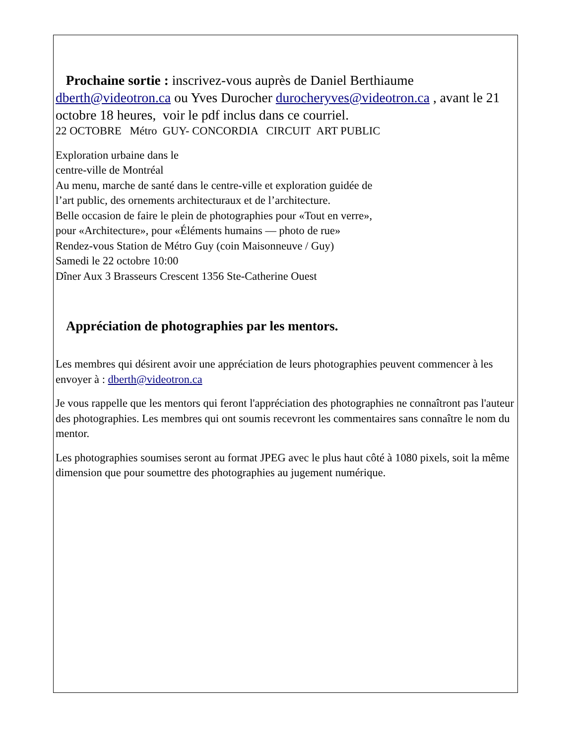Prochaine sortie : inscrivez-vous auprès de Daniel Berthiaume dberth@videotron.ca ou Yves Durocher durocheryves@videotron.ca , avant le 21 octobre 18 heures, voir le pdf inclus dans ce courriel.
22 OCTOBRE Métro GUY- CONCORDIA CIRCUIT ART PUBLIC
Exploration urbaine dans le
centre-ville de Montréal
Au menu, marche de santé dans le centre-ville et exploration guidée de l’art public, des ornements architecturaux et de l’architecture.
Belle occasion de faire le plein de photographies pour «Tout en verre», pour «Architecture», pour «Éléments humains — photo de rue»
Rendez-vous Station de Métro Guy (coin Maisonneuve / Guy)
Samedi le 22 octobre 10:00
Dîner Aux 3 Brasseurs Crescent 1356 Ste-Catherine Ouest
Appréciation de photographies par les mentors.
Les membres qui désirent avoir une appréciation de leurs photographies peuvent commencer à les envoyer à : dberth@videotron.ca
Je vous rappelle que les mentors qui feront l'appréciation des photographies ne connaîtront pas l'auteur des photographies. Les membres qui ont soumis recevront les commentaires sans connaître le nom du mentor.
Les photographies soumises seront au format JPEG avec le plus haut côté à 1080 pixels, soit la même dimension que pour soumettre des photographies au jugement numérique.